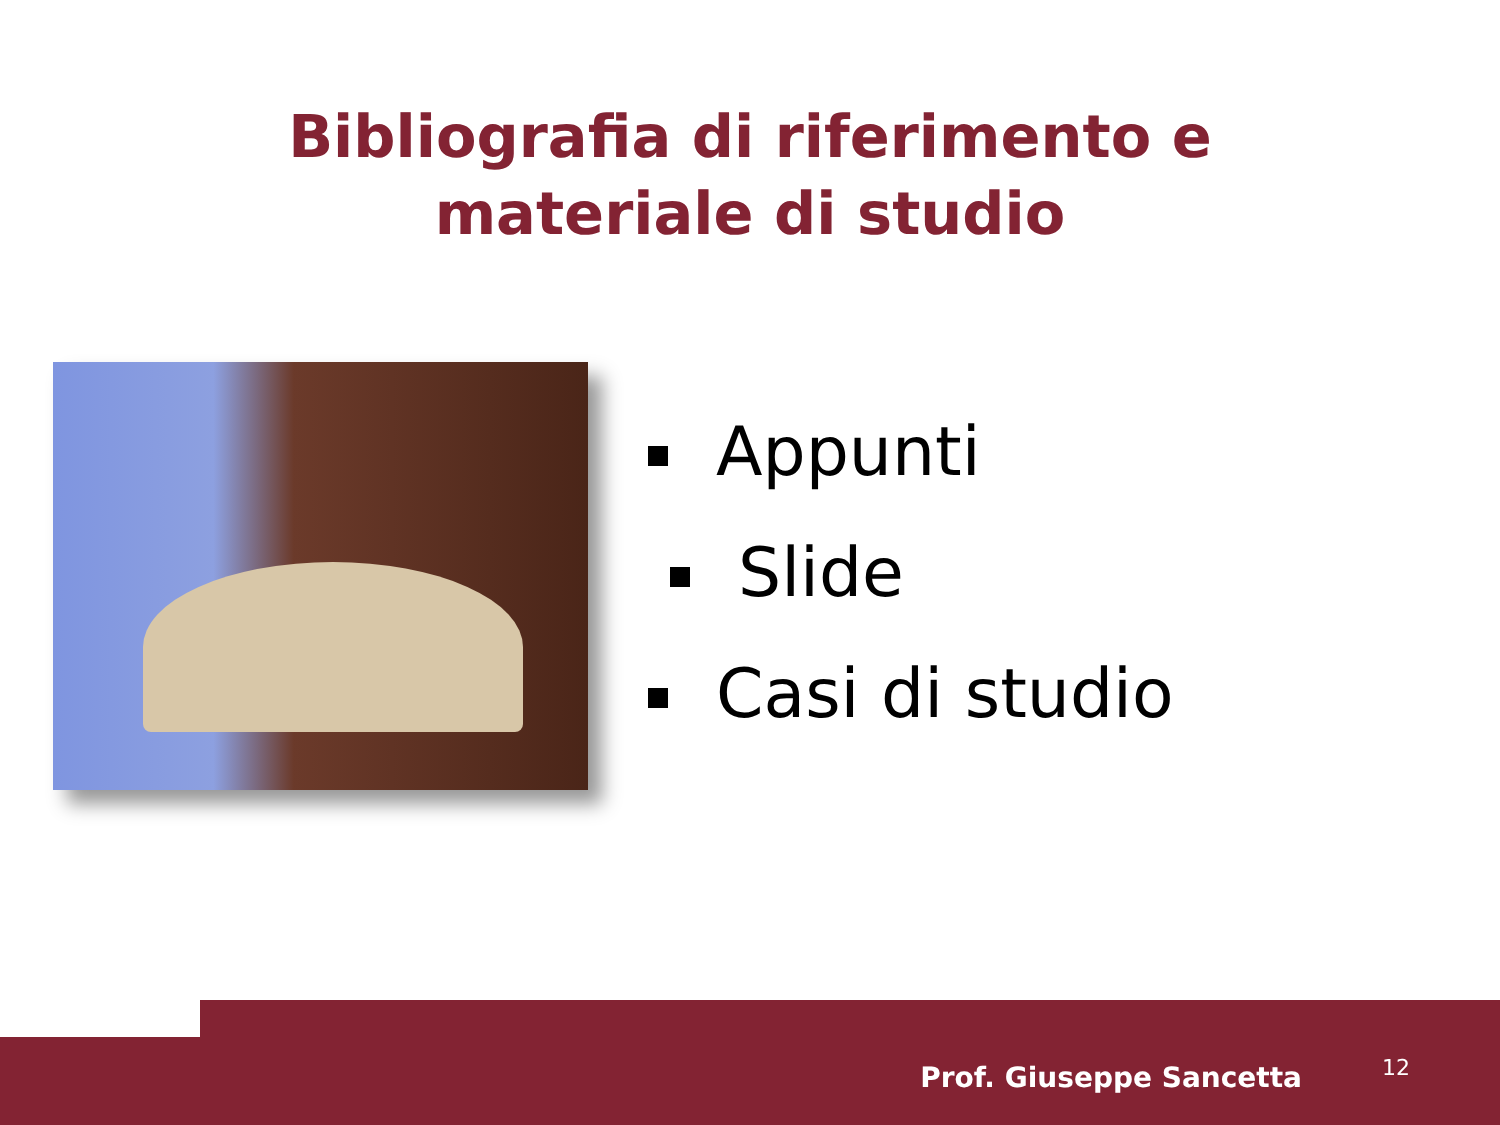Bibliografia di riferimento e
materiale di studio
Appunti
Slide
Casi di studio
Prof. Giuseppe Sancetta 12